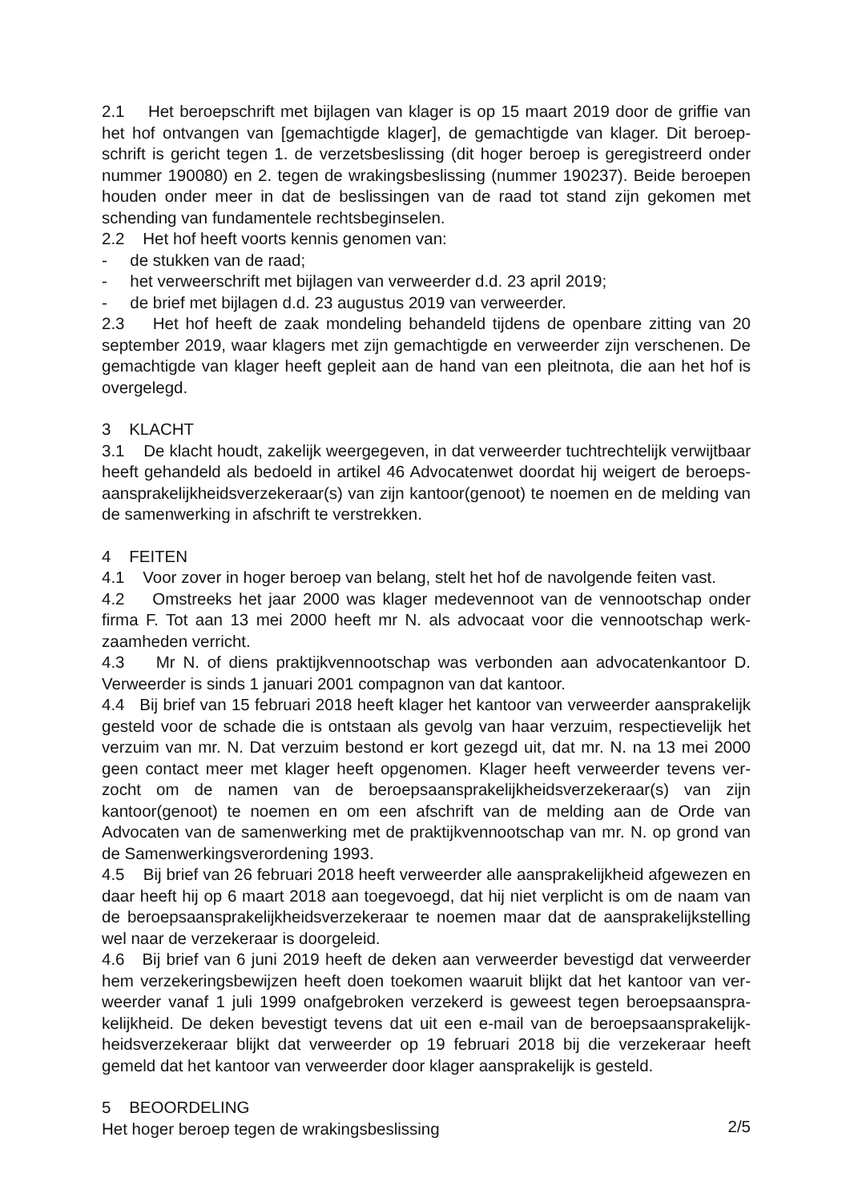2.1 Het beroepschrift met bijlagen van klager is op 15 maart 2019 door de griffie van het hof ontvangen van [gemachtigde klager], de gemachtigde van klager. Dit beroep­schrift is gericht tegen 1. de verzetsbeslissing (dit hoger beroep is geregistreerd onder nummer 190080) en 2. tegen de wrakingsbeslissing (nummer 190237). Beide beroepen houden onder meer in dat de beslissingen van de raad tot stand zijn gekomen met schending van fundamentele rechtsbeginselen.
2.2 Het hof heeft voorts kennis genomen van:
- de stukken van de raad;
- het verweerschrift met bijlagen van verweerder d.d. 23 april 2019;
- de brief met bijlagen d.d. 23 augustus 2019 van verweerder.
2.3 Het hof heeft de zaak mondeling behandeld tijdens de openbare zitting van 20 september 2019, waar klagers met zijn gemachtigde en verweerder zijn verschenen. De gemachtigde van klager heeft gepleit aan de hand van een pleitnota, die aan het hof is overgelegd.
3 KLACHT
3.1 De klacht houdt, zakelijk weergegeven, in dat verweerder tuchtrechtelijk verwijtbaar heeft gehandeld als bedoeld in artikel 46 Advocatenwet doordat hij weigert de beroeps­aansprakelijkheidsverzekeraar(s) van zijn kantoor(genoot) te noemen en de melding van de samenwerking in afschrift te verstrekken.
4 FEITEN
4.1 Voor zover in hoger beroep van belang, stelt het hof de navolgende feiten vast.
4.2 Omstreeks het jaar 2000 was klager medevennoot van de vennootschap onder firma F. Tot aan 13 mei 2000 heeft mr N. als advocaat voor die vennootschap werk­zaamheden verricht.
4.3 Mr N. of diens praktijkvennootschap was verbonden aan advocatenkantoor D. Verweerder is sinds 1 januari 2001 compagnon van dat kantoor.
4.4 Bij brief van 15 februari 2018 heeft klager het kantoor van verweerder aansprakelijk gesteld voor de schade die is ontstaan als gevolg van haar verzuim, respectievelijk het verzuim van mr. N. Dat verzuim bestond er kort gezegd uit, dat mr. N. na 13 mei 2000 geen contact meer met klager heeft opgenomen. Klager heeft verweerder tevens ver­zocht om de namen van de beroepsaansprakelijkheidsverzekeraar(s) van zijn kantoor(ge­noot) te noemen en om een afschrift van de melding aan de Orde van Advocaten van de samenwerking met de praktijkvennootschap van mr. N. op grond van de Samenwer­kingsverordening 1993.
4.5 Bij brief van 26 februari 2018 heeft verweerder alle aansprakelijkheid afgewezen en daar heeft hij op 6 maart 2018 aan toegevoegd, dat hij niet verplicht is om de naam van de beroepsaansprakelijkheidsverzekeraar te noemen maar dat de aansprakelijk­stelling wel naar de verzekeraar is doorgeleid.
4.6 Bij brief van 6 juni 2019 heeft de deken aan verweerder bevestigd dat verweerder hem verzekeringsbewijzen heeft doen toekomen waaruit blijkt dat het kantoor van ver­weerder vanaf 1 juli 1999 onafgebroken verzekerd is geweest tegen beroepsaanspra­kelijkheid. De deken bevestigt tevens dat uit een e-mail van de beroepsaansprakelijk­heidsverzekeraar blijkt dat verweerder op 19 februari 2018 bij die verzekeraar heeft gemeld dat het kantoor van verweerder door klager aansprakelijk is gesteld.
5 BEOORDELING
Het hoger beroep tegen de wrakingsbeslissing
2/5